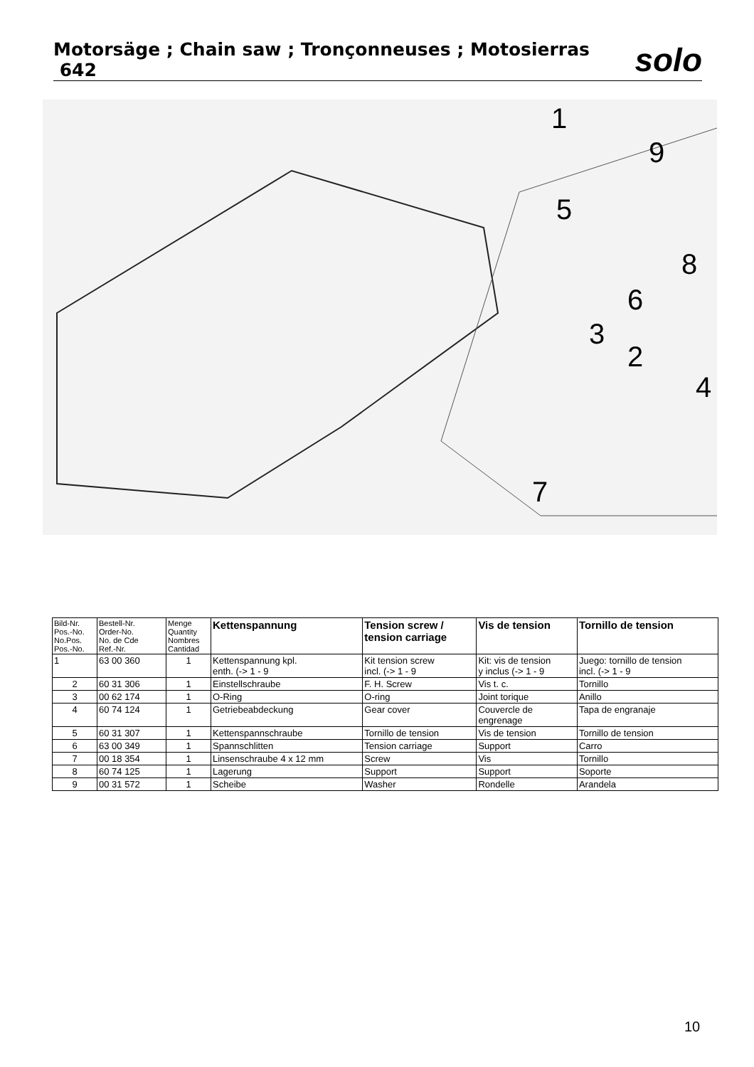Motorsäge ; Chain saw ; Tronçonneuses ; Motosierras 642
solo
1
9
5
8
6
3
2
4
7
| Bild-Nr. Pos.-No. No.Pos. Pos.-No. | Bestell-Nr. Order-No. No. de Cde Ref.-Nr. | Menge Quantity Nombres Cantidad | Kettenspannung | Tension screw / tension carriage | Vis de tension | Tornillo de tension |
| --- | --- | --- | --- | --- | --- | --- |
| 1 | 63 00 360 | 1 | Kettenspannung kpl. enth. (-> 1 - 9 | Kit tension screw incl. (-> 1 - 9 | Kit: vis de tension y inclus (-> 1 - 9 | Juego: tornillo de tension incl. (-> 1 - 9 |
| 2 | 60 31 306 | 1 | Einstellschraube | F. H. Screw | Vis t. c. | Tornillo |
| 3 | 00 62 174 | 1 | O-Ring | O-ring | Joint torique | Anillo |
| 4 | 60 74 124 | 1 | Getriebeabdeckung | Gear cover | Couvercle de engrenage | Tapa de engranaje |
| 5 | 60 31 307 | 1 | Kettenspannschraube | Tornillo de tension | Vis de tension | Tornillo de tension |
| 6 | 63 00 349 | 1 | Spannschlitten | Tension carriage | Support | Carro |
| 7 | 00 18 354 | 1 | Linsenschraube 4 x 12 mm | Screw | Vis | Tornillo |
| 8 | 60 74 125 | 1 | Lagerung | Support | Support | Soporte |
| 9 | 00 31 572 | 1 | Scheibe | Washer | Rondelle | Arandela |
10